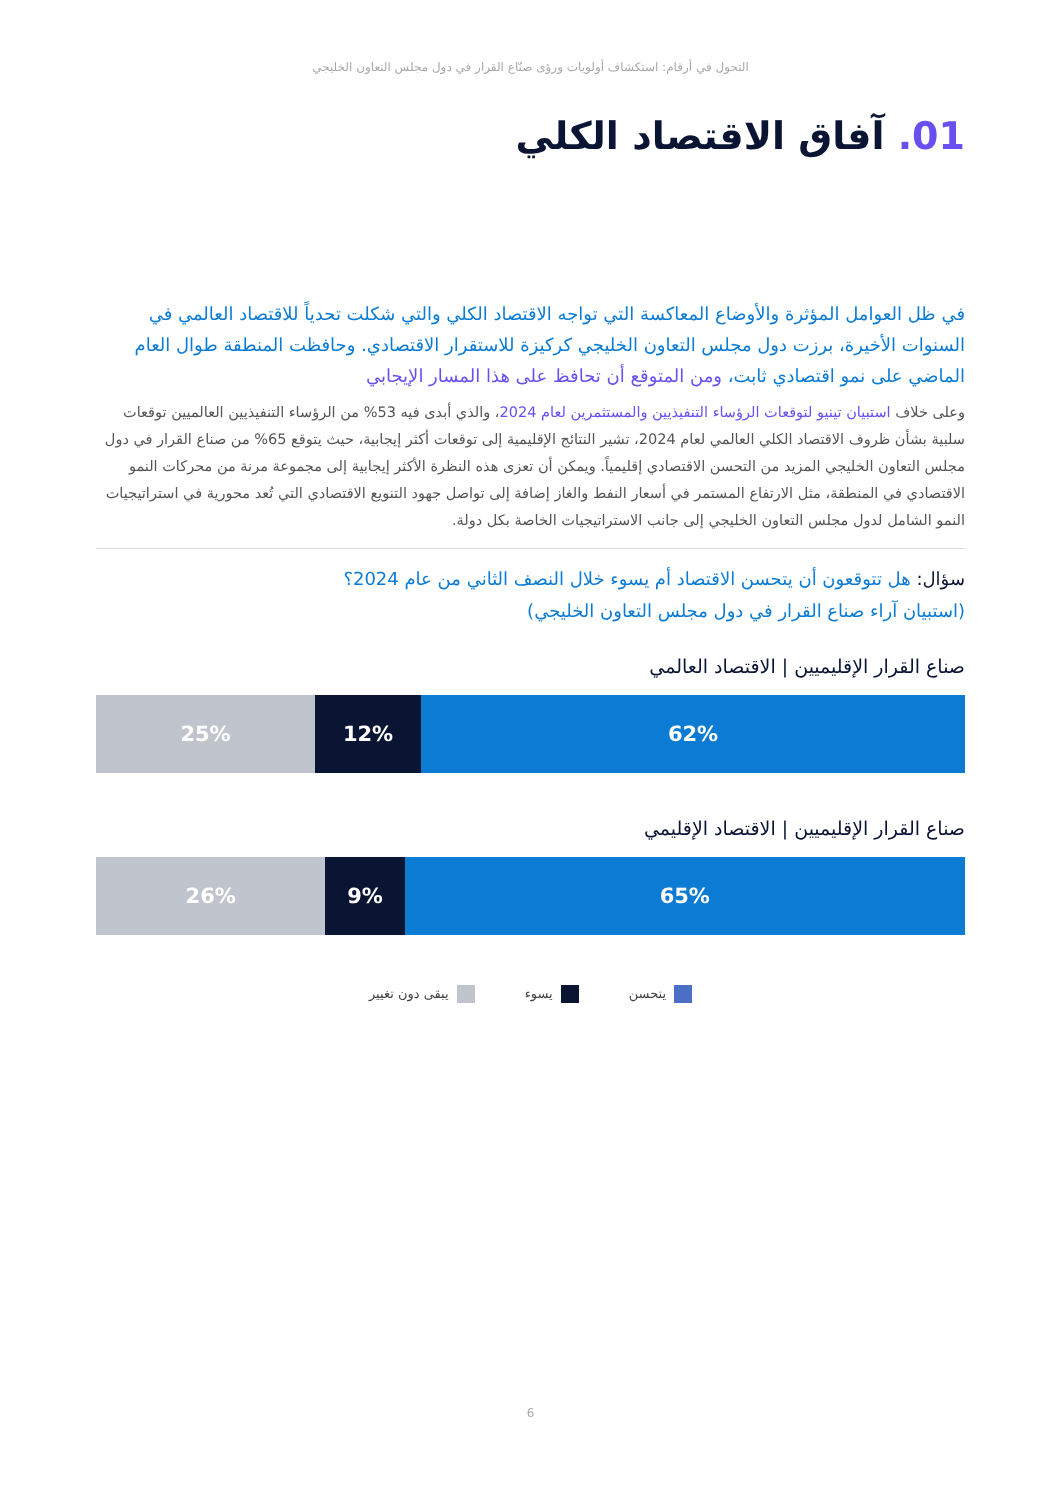التحول في أرقام: استكشاف أولويات ورؤى صنّاع القرار في دول مجلس التعاون الخليجي
01. آفاق الاقتصاد الكلي
في ظل العوامل المؤثرة والأوضاع المعاكسة التي تواجه الاقتصاد الكلي والتي شكلت تحدياً للاقتصاد العالمي في السنوات الأخيرة، برزت دول مجلس التعاون الخليجي كركيزة للاستقرار الاقتصادي. وحافظت المنطقة طوال العام الماضي على نمو اقتصادي ثابت، ومن المتوقع أن تحافظ على هذا المسار الإيجابي
وعلى خلاف استبيان تينيو لتوقعات الرؤساء التنفيذيين والمستثمرين لعام 2024، والذي أبدى فيه 53% من الرؤساء التنفيذيين العالميين توقعات سلبية بشأن ظروف الاقتصاد الكلي العالمي لعام 2024، تشير النتائج الإقليمية إلى توقعات أكثر إيجابية، حيث يتوقع 65% من صناع القرار في دول مجلس التعاون الخليجي المزيد من التحسن الاقتصادي إقليمياً. ويمكن أن تعزى هذه النظرة الأكثر إيجابية إلى مجموعة مرنة من محركات النمو الاقتصادي في المنطقة، مثل الارتفاع المستمر في أسعار النفط والغاز إضافة إلى تواصل جهود التنويع الاقتصادي التي تُعد محورية في استراتيجيات النمو الشامل لدول مجلس التعاون الخليجي إلى جانب الاستراتيجيات الخاصة بكل دولة.
سؤال: هل تتوقعون أن يتحسن الاقتصاد أم يسوء خلال النصف الثاني من عام 2024؟
(استبيان آراء صناع القرار في دول مجلس التعاون الخليجي)
صناع القرار الإقليميين | الاقتصاد العالمي
62% 12% 25%
صناع القرار الإقليميين | الاقتصاد الإقليمي
65% 9% 26%
يتحسن يسوء يبقى دون تغيير
6